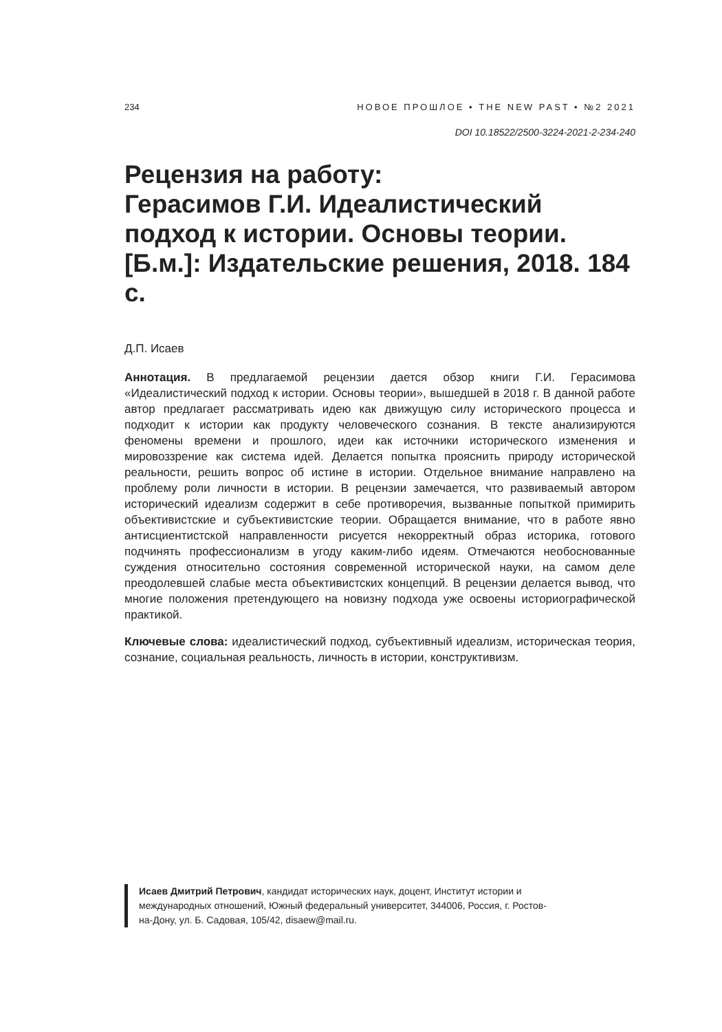234 НОВОЕ ПРОШЛОЕ • THE NEW PAST • №2 2021
DOI 10.18522/2500-3224-2021-2-234-240
Рецензия на работу:
Герасимов Г.И. Идеалистический подход к истории. Основы теории. [Б.м.]: Издательские решения, 2018. 184 с.
Д.П. Исаев
Аннотация. В предлагаемой рецензии дается обзор книги Г.И. Герасимова «Идеалистический подход к истории. Основы теории», вышедшей в 2018 г. В данной работе автор предлагает рассматривать идею как движущую силу исторического процесса и подходит к истории как продукту человеческого сознания. В тексте анализируются феномены времени и прошлого, идеи как источники исторического изменения и мировоззрение как система идей. Делается попытка прояснить природу исторической реальности, решить вопрос об истине в истории. Отдельное внимание направлено на проблему роли личности в истории. В рецензии замечается, что развиваемый автором исторический идеализм содержит в себе противоречия, вызванные попыткой примирить объективистские и субъективистские теории. Обращается внимание, что в работе явно антисциентистской направленности рисуется некорректный образ историка, готового подчинять профессионализм в угоду каким-либо идеям. Отмечаются необоснованные суждения относительно состояния современной исторической науки, на самом деле преодолевшей слабые места объективистских концепций. В рецензии делается вывод, что многие положения претендующего на новизну подхода уже освоены историографической практикой.
Ключевые слова: идеалистический подход, субъективный идеализм, историческая теория, сознание, социальная реальность, личность в истории, конструктивизм.
Исаев Дмитрий Петрович, кандидат исторических наук, доцент, Институт истории и международных отношений, Южный федеральный университет, 344006, Россия, г. Ростов-на-Дону, ул. Б. Садовая, 105/42, disaew@mail.ru.